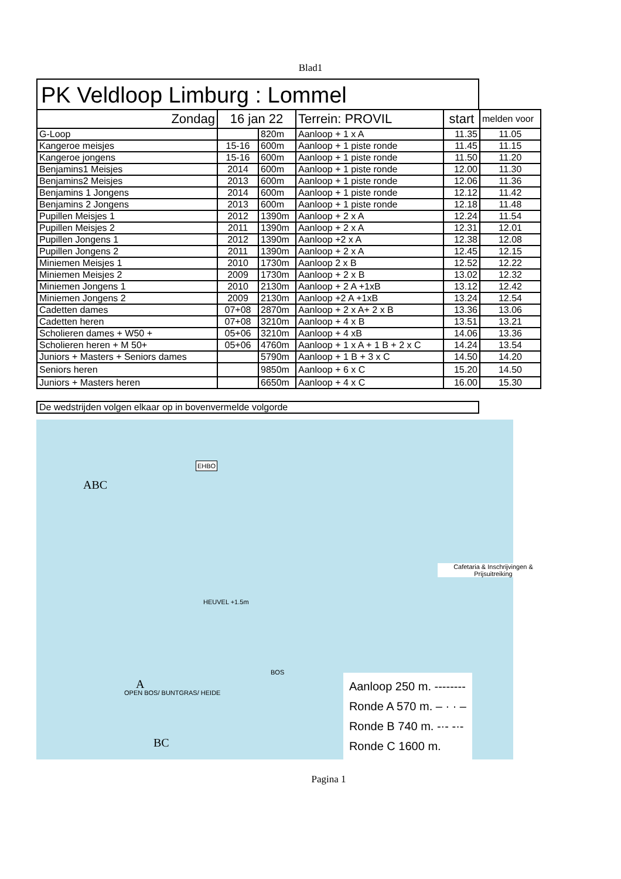Blad1
PK Veldloop Limburg : Lommel
| Zondag | 16 jan 22 | | Terrein: PROVIL | start | melden voor |
| G-Loop | | 820m | Aanloop + 1 x A | 11.35 | 11.05 |
| Kangeroe meisjes | 15-16 | 600m | Aanloop + 1 piste ronde | 11.45 | 11.15 |
| Kangeroe jongens | 15-16 | 600m | Aanloop + 1 piste ronde | 11.50 | 11.20 |
| Benjamins1 Meisjes | 2014 | 600m | Aanloop + 1 piste ronde | 12.00 | 11.30 |
| Benjamins2 Meisjes | 2013 | 600m | Aanloop + 1 piste ronde | 12.06 | 11.36 |
| Benjamins 1 Jongens | 2014 | 600m | Aanloop + 1 piste ronde | 12.12 | 11.42 |
| Benjamins 2 Jongens | 2013 | 600m | Aanloop + 1 piste ronde | 12.18 | 11.48 |
| Pupillen Meisjes 1 | 2012 | 1390m | Aanloop + 2 x A | 12.24 | 11.54 |
| Pupillen Meisjes 2 | 2011 | 1390m | Aanloop + 2 x A | 12.31 | 12.01 |
| Pupillen Jongens 1 | 2012 | 1390m | Aanloop +2 x A | 12.38 | 12.08 |
| Pupillen Jongens 2 | 2011 | 1390m | Aanloop + 2 x A | 12.45 | 12.15 |
| Miniemen Meisjes 1 | 2010 | 1730m | Aanloop 2 x B | 12.52 | 12.22 |
| Miniemen Meisjes 2 | 2009 | 1730m | Aanloop + 2 x B | 13.02 | 12.32 |
| Miniemen Jongens 1 | 2010 | 2130m | Aanloop + 2 A +1xB | 13.12 | 12.42 |
| Miniemen Jongens 2 | 2009 | 2130m | Aanloop +2 A +1xB | 13.24 | 12.54 |
| Cadetten dames | 07+08 | 2870m | Aanloop + 2 x A+ 2 x B | 13.36 | 13.06 |
| Cadetten heren | 07+08 | 3210m | Aanloop + 4 x B | 13.51 | 13.21 |
| Scholieren dames + W50 + | 05+06 | 3210m | Aanloop + 4 xB | 14.06 | 13.36 |
| Scholieren heren + M 50+ | 05+06 | 4760m | Aanloop + 1 x A + 1 B + 2 x C | 14.24 | 13.54 |
| Juniors + Masters + Seniors dames | | 5790m | Aanloop + 1 B + 3 x C | 14.50 | 14.20 |
| Seniors heren | | 9850m | Aanloop + 6 x C | 15.20 | 14.50 |
| Juniors + Masters heren | | 6650m | Aanloop + 4 x C | 16.00 | 15.30 |
De wedstrijden volgen elkaar op in bovenvermelde volgorde
ABC
EHBO
HEUVEL +1.5m
BOS
Cafetaria & Inschrijvingen & Prijsuitreiking
A
BC
OPEN BOS/ BUNTGRAS/ HEIDE
Aanloop 250 m. --------
Ronde A 570 m. – · · –
Ronde B 740 m. -·- -·-
Ronde C 1600 m.
Pagina 1